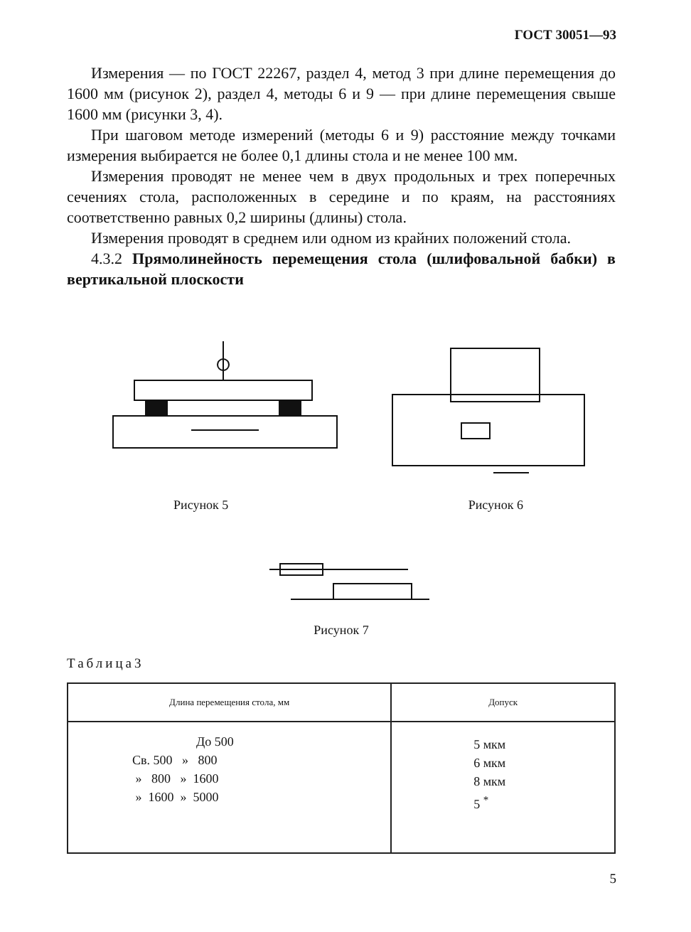ГОСТ 30051—93
Измерения — по ГОСТ 22267, раздел 4, метод 3 при длине перемещения до 1600 мм (рисунок 2), раздел 4, методы 6 и 9 — при длине перемещения свыше 1600 мм (рисунки 3, 4).
При шаговом методе измерений (методы 6 и 9) расстояние между точками измерения выбирается не более 0,1 длины стола и не менее 100 мм.
Измерения проводят не менее чем в двух продольных и трех поперечных сечениях стола, расположенных в середине и по краям, на расстояниях соответственно равных 0,2 ширины (длины) стола.
Измерения проводят в среднем или одном из крайних положений стола.
4.3.2 Прямолинейность перемещения стола (шлифовальной бабки) в вертикальной плоскости
Рисунок 5 Рисунок 6
Рисунок 7
Таблица3
| Длина перемещения стола, мм | Допуск |
| --- | --- |
| До 500 Св. 500 » 800 » 800 » 1600 » 1600 » 5000 | 5 мкм 6 мкм 8 мкм 5 <sup>*</sup> |
5